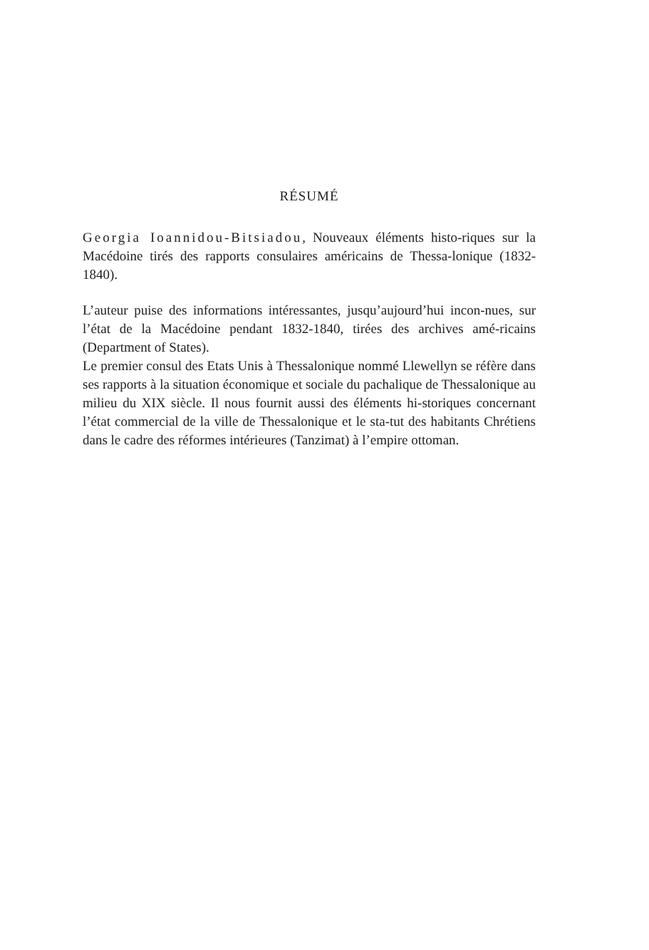RÉSUMÉ
Georgia Ioannidou-Bitsiadou, Nouveaux éléments histo-riques sur la Macédoine tirés des rapports consulaires américains de Thessa-lonique (1832-1840).
L’auteur puise des informations intéressantes, jusqu’aujourd’hui incon-nues, sur l’état de la Macédoine pendant 1832-1840, tirées des archives amé-ricains (Department of States).
Le premier consul des Etats Unis à Thessalonique nommé Llewellyn se réfère dans ses rapports à la situation économique et sociale du pachalique de Thessalonique au milieu du XIX siècle. Il nous fournit aussi des éléments hi-storiques concernant l’état commercial de la ville de Thessalonique et le sta-tut des habitants Chrétiens dans le cadre des réformes intérieures (Tanzimat) à l’empire ottoman.